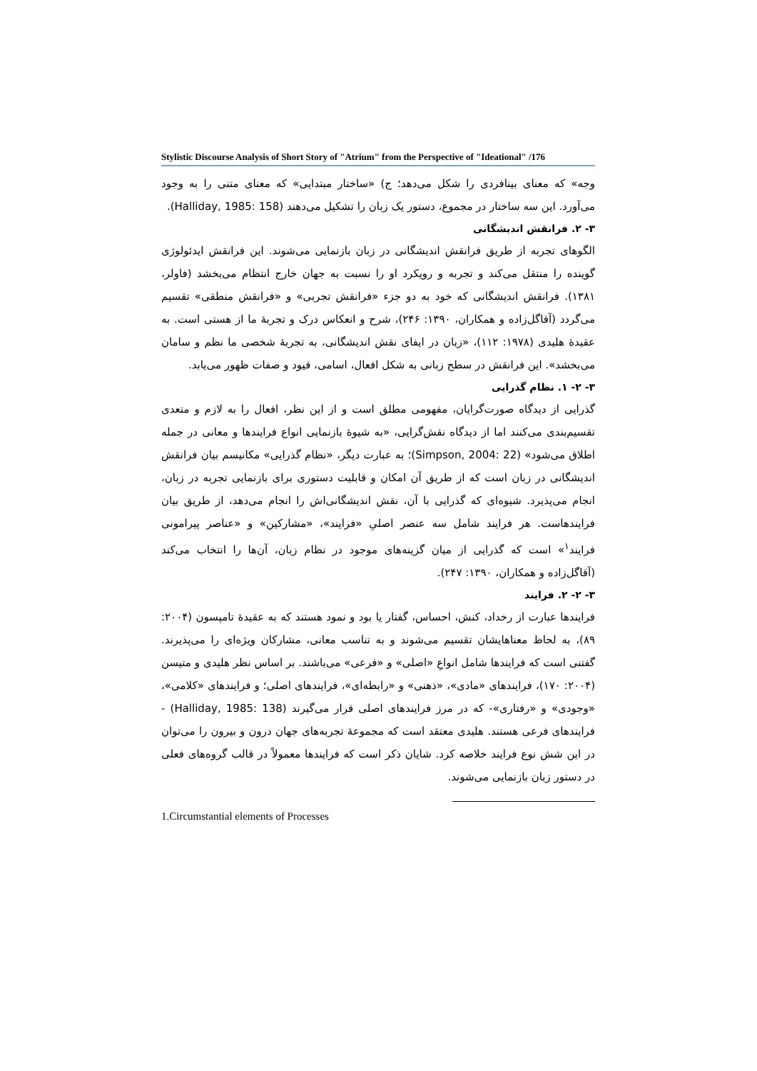Stylistic Discourse Analysis of Short Story of "Atrium" from the Perspective of "Ideational" /176
وجه» که معنای بینافردی را شکل می‌دهد؛ ج) «ساختار مبتدایی» که معنای متنی را به وجود می‌آورد. این سه ساختار در مجموع، دستور یک زبان را تشکیل می‌دهند (Halliday, 1985: 158).
۳- ۲. فرانقش اندیشگانی
الگوهای تجربه از طریق فرانقش اندیشگانی در زبان بازنمایی می‌شوند. این فرانقش ایدئولوژی گوینده را منتقل می‌کند و تجربه و رویکرد او را نسبت به جهان خارج انتظام می‌بخشد (فاولر، ۱۳۸۱). فرانقش اندیشگانی که خود به دو جزء «فرانقش تجربی» و «فرانقش منطقی» تقسیم می‌گردد (آقاگل‌زاده و همکاران، ۱۳۹۰: ۲۴۶)، شرح و انعکاس درک و تجربهٔ ما از هستی است. به عقیدهٔ هلیدی (۱۹۷۸: ۱۱۲)، «زبان در ایفای نقش اندیشگانی، به تجربهٔ شخصی ما نظم و سامان می‌بخشد». این فرانقش در سطح زبانی به شکل افعال، اسامی، قیود و صفات ظهور می‌یابد.
۳- ۲- ۱. نظام گذرایی
گذرایی از دیدگاه صورت‌گرایان، مفهومی مطلق است و از این نظر، افعال را به لازم و متعدی تقسیم‌بندی می‌کنند اما از دیدگاه نقش‌گرایی، «به شیوهٔ بازنمایی انواع فرایندها و معانی در جمله اطلاق می‌شود» (Simpson, 2004: 22)؛ به عبارت دیگر، «نظام گذرایی» مکانیسم بیان فرانقش اندیشگانی در زبان است که از طریق آن امکان و قابلیت دستوری برای بازنمایی تجربه در زبان، انجام می‌پذیرد. شیوه‌ای که گذرایی با آن، نقش اندیشگانی‌اش را انجام می‌دهد، از طریق بیان فرایندهاست. هر فرایند شامل سه عنصر اصلیِ «فرایند»، «مشارکین» و «عناصر پیرامونی فرایند<sup>۱</sup>» است که گذرایی از میان گزینه‌های موجود در نظام زبان، آن‌ها را انتخاب می‌کند (آقاگل‌زاده و همکاران، ۱۳۹۰: ۲۴۷).
۳- ۲- ۲. فرایند
فرایندها عبارت از رخداد، کنش، احساس، گفتار یا بود و نمود هستند که به عقیدهٔ تامپسون (۲۰۰۴: ۸۹)، به لحاظ معناهایشان تقسیم می‌شوند و به تناسب معانی، مشارکان ویژه‌ای را می‌پذیرند. گفتنی است که فرایندها شامل انواعِ «اصلی» و «فرعی» می‌باشند. بر اساس نظر هلیدی و متیسن (۲۰۰۴: ۱۷۰)، فرایندهای «مادی»، «ذهنی» و «رابطه‌ای»، فرایندهای اصلی؛ و فرایندهای «کلامی»، «وجودی» و «رفتاری»- که در مرز فرایندهای اصلی قرار می‌گیرند (Halliday, 1985: 138) - فرایندهای فرعی هستند. هلیدی معتقد است که مجموعهٔ تجربه‌های جهان درون و بیرون را می‌توان در این شش نوع فرایند خلاصه کرد. شایان ذکر است که فرایندها معمولاً در قالب گروه‌های فعلی در دستور زبان بازنمایی می‌شوند.
1.Circumstantial elements of Processes